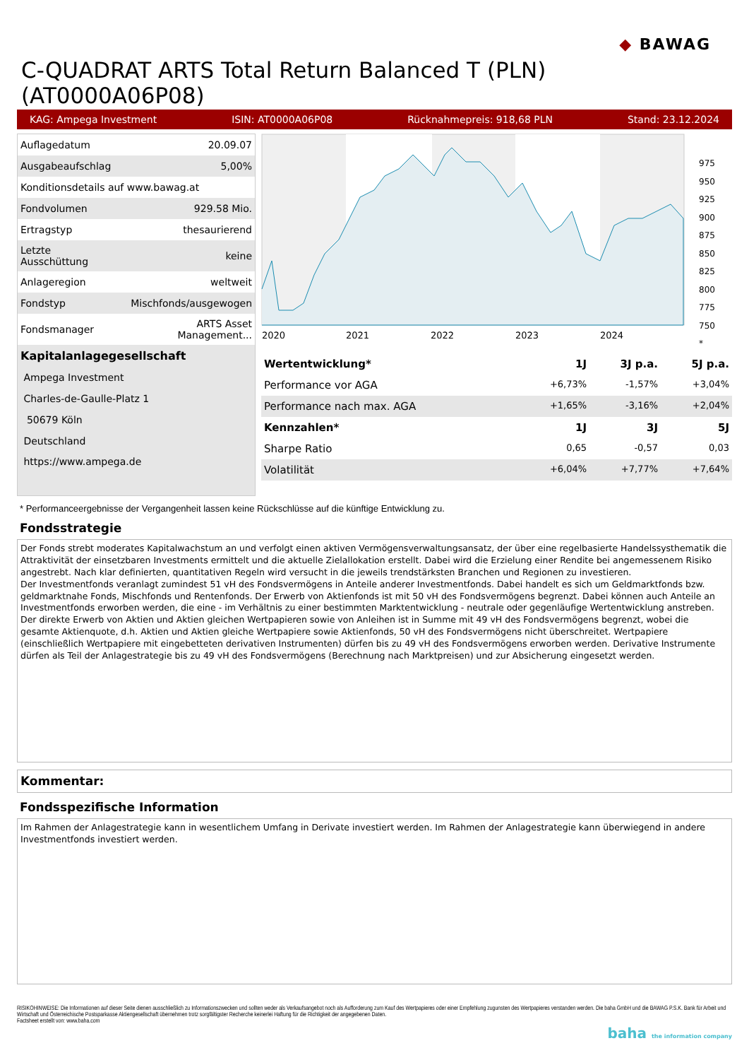◆ BAWAG
C-QUADRAT ARTS Total Return Balanced T (PLN) (AT0000A06P08)
KAG: Ampega Investment ISIN: AT0000A06P08 Rücknahmepreis: 918,68 PLN Stand: 23.12.2024
| Auflagedatum | 20.09.07 |
| Ausgabeaufschlag | 5,00% |
| Konditionsdetails auf www.bawag.at | |
| Fondvolumen | 929.58 Mio. |
| Ertragstyp | thesaurierend |
| Letzte Ausschüttung | keine |
| Anlageregion | weltweit |
| Fondstyp | Mischfonds/ausgewogen |
| Fondsmanager | ARTS Asset Management... |
| Kapitalanlagegesellschaft | |
| Ampega Investment | |
| Charles-de-Gaulle-Platz 1 | |
| 50679 Köln | |
| Deutschland | |
| https://www.ampega.de | |
2020
2021
2022
2023
2024
975
950
925
900
875
850
825
800
775
750
*
| Wertentwicklung* | 1J | 3J p.a. | 5J p.a. |
| --- | --- | --- | --- |
| Performance vor AGA | +6,73% | -1,57% | +3,04% |
| Performance nach max. AGA | +1,65% | -3,16% | +2,04% |
| Kennzahlen* | 1J | 3J | 5J |
| Sharpe Ratio | 0,65 | -0,57 | 0,03 |
| Volatilität | +6,04% | +7,77% | +7,64% |
* Performanceergebnisse der Vergangenheit lassen keine Rückschlüsse auf die künftige Entwicklung zu.
Fondsstrategie
Der Fonds strebt moderates Kapitalwachstum an und verfolgt einen aktiven Vermögensverwaltungsansatz, der über eine regelbasierte Handelssysthematik die Attraktivität der einsetzbaren Investments ermittelt und die aktuelle Zielallokation erstellt. Dabei wird die Erzielung einer Rendite bei angemessenem Risiko angestrebt. Nach klar definierten, quantitativen Regeln wird versucht in die jeweils trendstärksten Branchen und Regionen zu investieren.
Der Investmentfonds veranlagt zumindest 51 vH des Fondsvermögens in Anteile anderer Investmentfonds. Dabei handelt es sich um Geldmarktfonds bzw. geldmarktnahe Fonds, Mischfonds und Rentenfonds. Der Erwerb von Aktienfonds ist mit 50 vH des Fondsvermögens begrenzt. Dabei können auch Anteile an Investmentfonds erworben werden, die eine - im Verhältnis zu einer bestimmten Marktentwicklung - neutrale oder gegenläufige Wertentwicklung anstreben. Der direkte Erwerb von Aktien und Aktien gleichen Wertpapieren sowie von Anleihen ist in Summe mit 49 vH des Fondsvermögens begrenzt, wobei die gesamte Aktienquote, d.h. Aktien und Aktien gleiche Wertpapiere sowie Aktienfonds, 50 vH des Fondsvermögens nicht überschreitet. Wertpapiere (einschließlich Wertpapiere mit eingebetteten derivativen Instrumenten) dürfen bis zu 49 vH des Fondsvermögens erworben werden. Derivative Instrumente dürfen als Teil der Anlagestrategie bis zu 49 vH des Fondsvermögens (Berechnung nach Marktpreisen) und zur Absicherung eingesetzt werden.
Kommentar:
Fondsspezifische Information
Im Rahmen der Anlagestrategie kann in wesentlichem Umfang in Derivate investiert werden. Im Rahmen der Anlagestrategie kann überwiegend in andere Investmentfonds investiert werden.
RISIKOHINWEISE: Die Informationen auf dieser Seite dienen ausschließlich zu Informationszwecken und sollten weder als Verkaufsangebot noch als Aufforderung zum Kauf des Wertpapieres oder einer Empfehlung zugunsten des Wertpapieres verstanden werden. Die baha GmbH und die BAWAG P.S.K. Bank für Arbeit und Wirtschaft und Österreichische Postsparkasse Aktiengesellschaft übernehmen trotz sorgfältigster Recherche keinerlei Haftung für die Richtigkeit der angegebenen Daten.
Factsheet erstellt von: www.baha.com
baha the information company